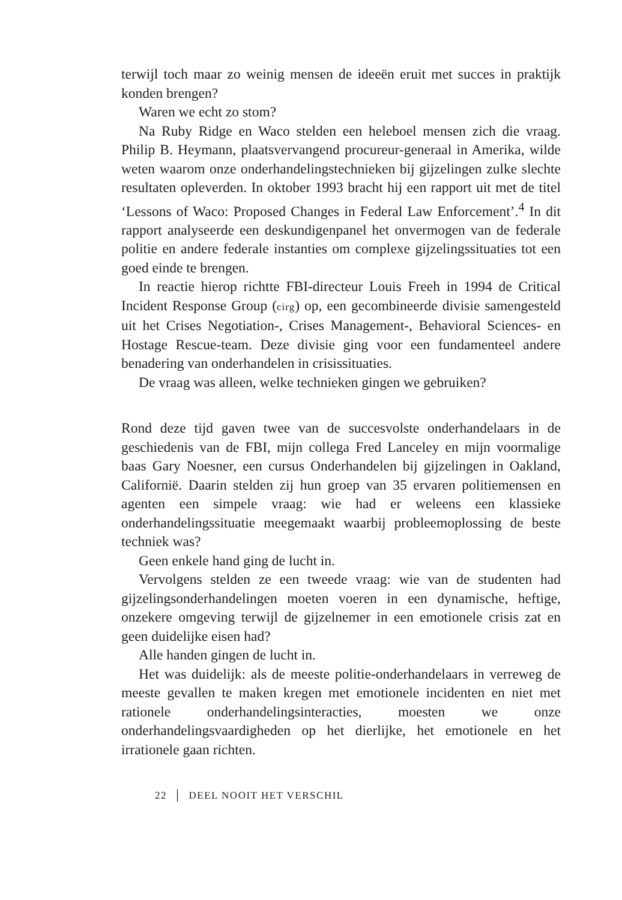terwijl toch maar zo weinig mensen de ideeën eruit met succes in praktijk konden brengen?
Waren we echt zo stom?
Na Ruby Ridge en Waco stelden een heleboel mensen zich die vraag. Philip B. Heymann, plaatsvervangend procureur-generaal in Amerika, wilde weten waarom onze onderhandelingstechnieken bij gijzelingen zulke slechte resultaten opleverden. In oktober 1993 bracht hij een rapport uit met de titel ‘Lessons of Waco: Proposed Changes in Federal Law Enforcement’.<sup>4</sup> In dit rapport analyseerde een deskundigenpanel het onvermogen van de federale politie en andere federale instanties om complexe gijzelingssituaties tot een goed einde te brengen.
In reactie hierop richtte FBI-directeur Louis Freeh in 1994 de Critical Incident Response Group (cirg) op, een gecombineerde divisie samengesteld uit het Crises Negotiation-, Crises Management-, Behavioral Sciences- en Hostage Rescue-team. Deze divisie ging voor een fundamenteel andere benadering van onderhandelen in crisissituaties.
De vraag was alleen, welke technieken gingen we gebruiken?
Rond deze tijd gaven twee van de succesvolste onderhandelaars in de geschiedenis van de FBI, mijn collega Fred Lanceley en mijn voormalige baas Gary Noesner, een cursus Onderhandelen bij gijzelingen in Oakland, Californië. Daarin stelden zij hun groep van 35 ervaren politiemensen en agenten een simpele vraag: wie had er weleens een klassieke onderhandelingssituatie meegemaakt waarbij probleemoplossing de beste techniek was?
Geen enkele hand ging de lucht in.
Vervolgens stelden ze een tweede vraag: wie van de studenten had gijzelingsonderhandelingen moeten voeren in een dynamische, heftige, onzekere omgeving terwijl de gijzelnemer in een emotionele crisis zat en geen duidelijke eisen had?
Alle handen gingen de lucht in.
Het was duidelijk: als de meeste politie-onderhandelaars in verreweg de meeste gevallen te maken kregen met emotionele incidenten en niet met rationele onderhandelingsinteracties, moesten we onze onderhandelingsvaardigheden op het dierlijke, het emotionele en het irrationele gaan richten.
22 │ DEEL NOOIT HET VERSCHIL